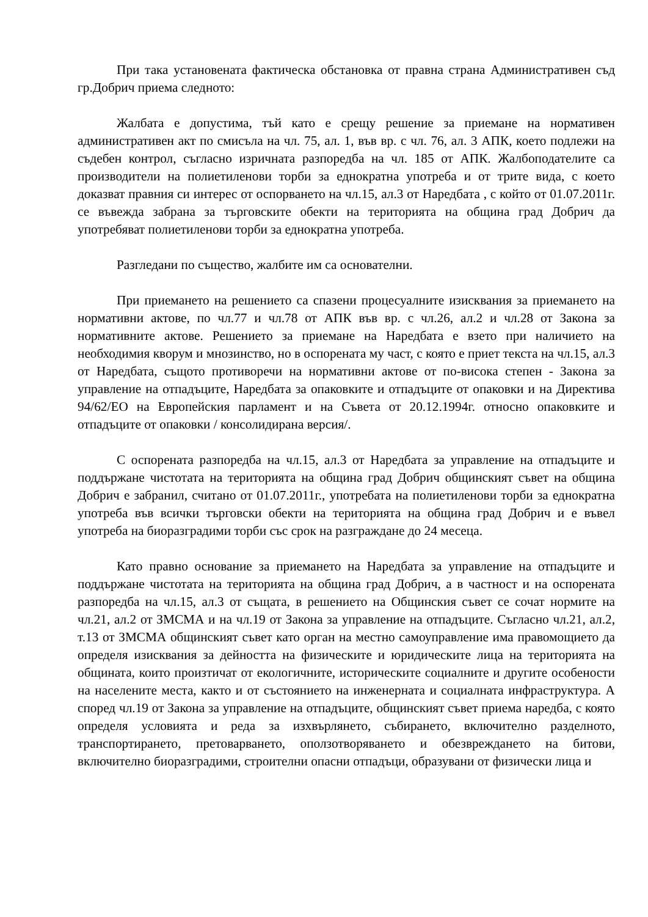При така установената фактическа обстановка от правна страна Административен съд гр.Добрич приема следното:
Жалбата е допустима, тъй като е срещу решение за приемане на нормативен административен акт по смисъла на чл. 75, ал. 1, във вр. с чл. 76, ал. 3 АПК, което подлежи на съдебен контрол, съгласно изричната разпоредба на чл. 185 от АПК. Жалбоподателите са производители на полиетиленови торби за еднократна употреба и от трите вида, с което доказват правния си интерес от оспорването на чл.15, ал.3 от Наредбата , с който от 01.07.2011г. се въвежда забрана за търговските обекти на територията на община град Добрич да употребяват полиетиленови торби за еднократна употреба.
Разгледани по същество, жалбите им са основателни.
При приемането на решението са спазени процесуалните изисквания за приемането на нормативни актове, по чл.77 и чл.78 от АПК във вр. с чл.26, ал.2 и чл.28 от Закона за нормативните актове. Решението за приемане на Наредбата е взето при наличието на необходимия кворум и мнозинство, но в оспорената му част, с която е приет текста на чл.15, ал.3 от Наредбата, същото противоречи на нормативни актове от по-висока степен - Закона за управление на отпадъците, Наредбата за опаковките и отпадъците от опаковки и на Директива 94/62/ЕО на Европейския парламент и на Съвета от 20.12.1994г. относно опаковките и отпадъците от опаковки / консолидирана версия/.
С оспорената разпоредба на чл.15, ал.3 от Наредбата за управление на отпадъците и поддържане чистотата на територията на община град Добрич общинският съвет на община Добрич е забранил, считано от 01.07.2011г., употребата на полиетиленови торби за еднократна употреба във всички търговски обекти на територията на община град Добрич и е въвел употреба на биоразградими торби със срок на разграждане до 24 месеца.
Като правно основание за приемането на Наредбата за управление на отпадъците и поддържане чистотата на територията на община град Добрич, а в частност и на оспорената разпоредба на чл.15, ал.3 от същата, в решението на Общинския съвет се сочат нормите на чл.21, ал.2 от ЗМСМА и на чл.19 от Закона за управление на отпадъците. Съгласно чл.21, ал.2, т.13 от ЗМСМА общинският съвет като орган на местно самоуправление има правомощието да определя изисквания за дейността на физическите и юридическите лица на територията на общината, които произтичат от екологичните, историческите социалните и другите особености на населените места, както и от състоянието на инженерната и социалната инфраструктура. А според чл.19 от Закона за управление на отпадъците, общинският съвет приема наредба, с която определя условията и реда за изхвърлянето, събирането, включително разделното, транспортирането, претоварването, оползотворяването и обезвреждането на битови, включително биоразградими, строителни опасни отпадъци, образувани от физически лица и